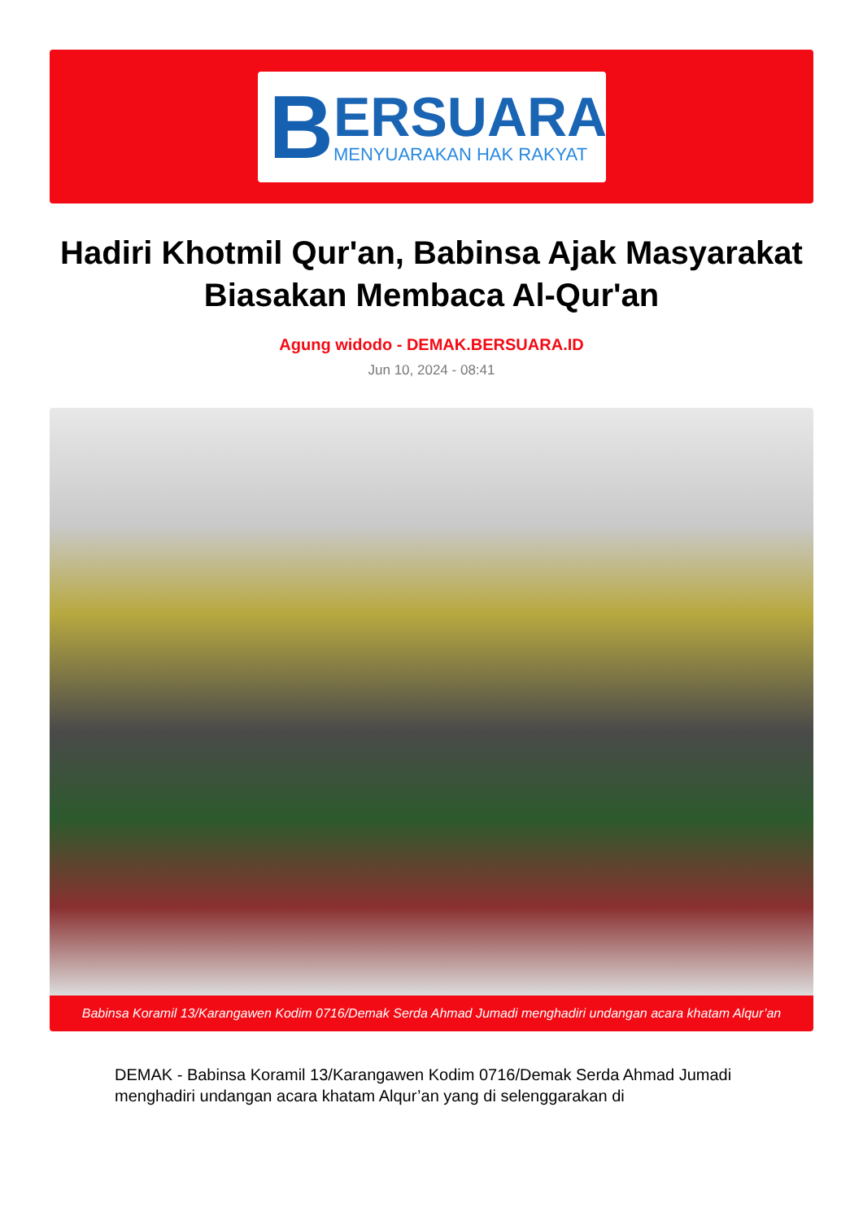B
ERSUARA
MENYUARAKAN HAK RAKYAT
Hadiri Khotmil Qur'an, Babinsa Ajak Masyarakat Biasakan Membaca Al-Qur'an
Agung widodo - DEMAK.BERSUARA.ID
Jun 10, 2024 - 08:41
Babinsa Koramil 13/Karangawen Kodim 0716/Demak Serda Ahmad Jumadi menghadiri undangan acara khatam Alqur’an
DEMAK - Babinsa Koramil 13/Karangawen Kodim 0716/Demak Serda Ahmad Jumadi menghadiri undangan acara khatam Alqur’an yang di selenggarakan di